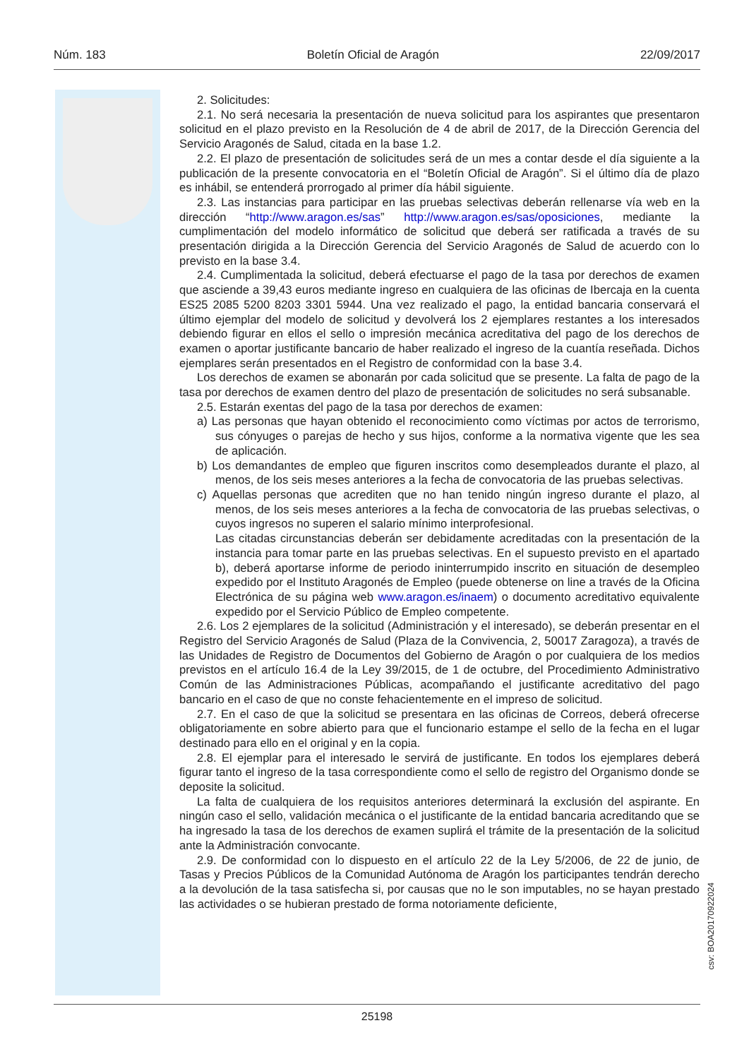Núm. 183 Boletín Oficial de Aragón 22/09/2017
2. Solicitudes:
2.1. No será necesaria la presentación de nueva solicitud para los aspirantes que presentaron solicitud en el plazo previsto en la Resolución de 4 de abril de 2017, de la Dirección Gerencia del Servicio Aragonés de Salud, citada en la base 1.2.
2.2. El plazo de presentación de solicitudes será de un mes a contar desde el día siguiente a la publicación de la presente convocatoria en el “Boletín Oficial de Aragón”. Si el último día de plazo es inhábil, se entenderá prorrogado al primer día hábil siguiente.
2.3. Las instancias para participar en las pruebas selectivas deberán rellenarse vía web en la dirección “http://www.aragon.es/sas” http://www.aragon.es/sas/oposiciones, mediante la cumplimentación del modelo informático de solicitud que deberá ser ratificada a través de su presentación dirigida a la Dirección Gerencia del Servicio Aragonés de Salud de acuerdo con lo previsto en la base 3.4.
2.4. Cumplimentada la solicitud, deberá efectuarse el pago de la tasa por derechos de examen que asciende a 39,43 euros mediante ingreso en cualquiera de las oficinas de Ibercaja en la cuenta ES25 2085 5200 8203 3301 5944. Una vez realizado el pago, la entidad bancaria conservará el último ejemplar del modelo de solicitud y devolverá los 2 ejemplares restantes a los interesados debiendo figurar en ellos el sello o impresión mecánica acreditativa del pago de los derechos de examen o aportar justificante bancario de haber realizado el ingreso de la cuantía reseñada. Dichos ejemplares serán presentados en el Registro de conformidad con la base 3.4.
Los derechos de examen se abonarán por cada solicitud que se presente. La falta de pago de la tasa por derechos de examen dentro del plazo de presentación de solicitudes no será subsanable.
2.5. Estarán exentas del pago de la tasa por derechos de examen:
a) Las personas que hayan obtenido el reconocimiento como víctimas por actos de terrorismo, sus cónyuges o parejas de hecho y sus hijos, conforme a la normativa vigente que les sea de aplicación.
b) Los demandantes de empleo que figuren inscritos como desempleados durante el plazo, al menos, de los seis meses anteriores a la fecha de convocatoria de las pruebas selectivas.
c) Aquellas personas que acrediten que no han tenido ningún ingreso durante el plazo, al menos, de los seis meses anteriores a la fecha de convocatoria de las pruebas selectivas, o cuyos ingresos no superen el salario mínimo interprofesional.
Las citadas circunstancias deberán ser debidamente acreditadas con la presentación de la instancia para tomar parte en las pruebas selectivas. En el supuesto previsto en el apartado b), deberá aportarse informe de periodo ininterrumpido inscrito en situación de desempleo expedido por el Instituto Aragonés de Empleo (puede obtenerse on line a través de la Oficina Electrónica de su página web www.aragon.es/inaem) o documento acreditativo equivalente expedido por el Servicio Público de Empleo competente.
2.6. Los 2 ejemplares de la solicitud (Administración y el interesado), se deberán presentar en el Registro del Servicio Aragonés de Salud (Plaza de la Convivencia, 2, 50017 Zaragoza), a través de las Unidades de Registro de Documentos del Gobierno de Aragón o por cualquiera de los medios previstos en el artículo 16.4 de la Ley 39/2015, de 1 de octubre, del Procedimiento Administrativo Común de las Administraciones Públicas, acompañando el justificante acreditativo del pago bancario en el caso de que no conste fehacientemente en el impreso de solicitud.
2.7. En el caso de que la solicitud se presentara en las oficinas de Correos, deberá ofrecerse obligatoriamente en sobre abierto para que el funcionario estampe el sello de la fecha en el lugar destinado para ello en el original y en la copia.
2.8. El ejemplar para el interesado le servirá de justificante. En todos los ejemplares deberá figurar tanto el ingreso de la tasa correspondiente como el sello de registro del Organismo donde se deposite la solicitud.
La falta de cualquiera de los requisitos anteriores determinará la exclusión del aspirante. En ningún caso el sello, validación mecánica o el justificante de la entidad bancaria acreditando que se ha ingresado la tasa de los derechos de examen suplirá el trámite de la presentación de la solicitud ante la Administración convocante.
2.9. De conformidad con lo dispuesto en el artículo 22 de la Ley 5/2006, de 22 de junio, de Tasas y Precios Públicos de la Comunidad Autónoma de Aragón los participantes tendrán derecho a la devolución de la tasa satisfecha si, por causas que no le son imputables, no se hayan prestado las actividades o se hubieran prestado de forma notoriamente deficiente,
csv: BOA20170922024
25198